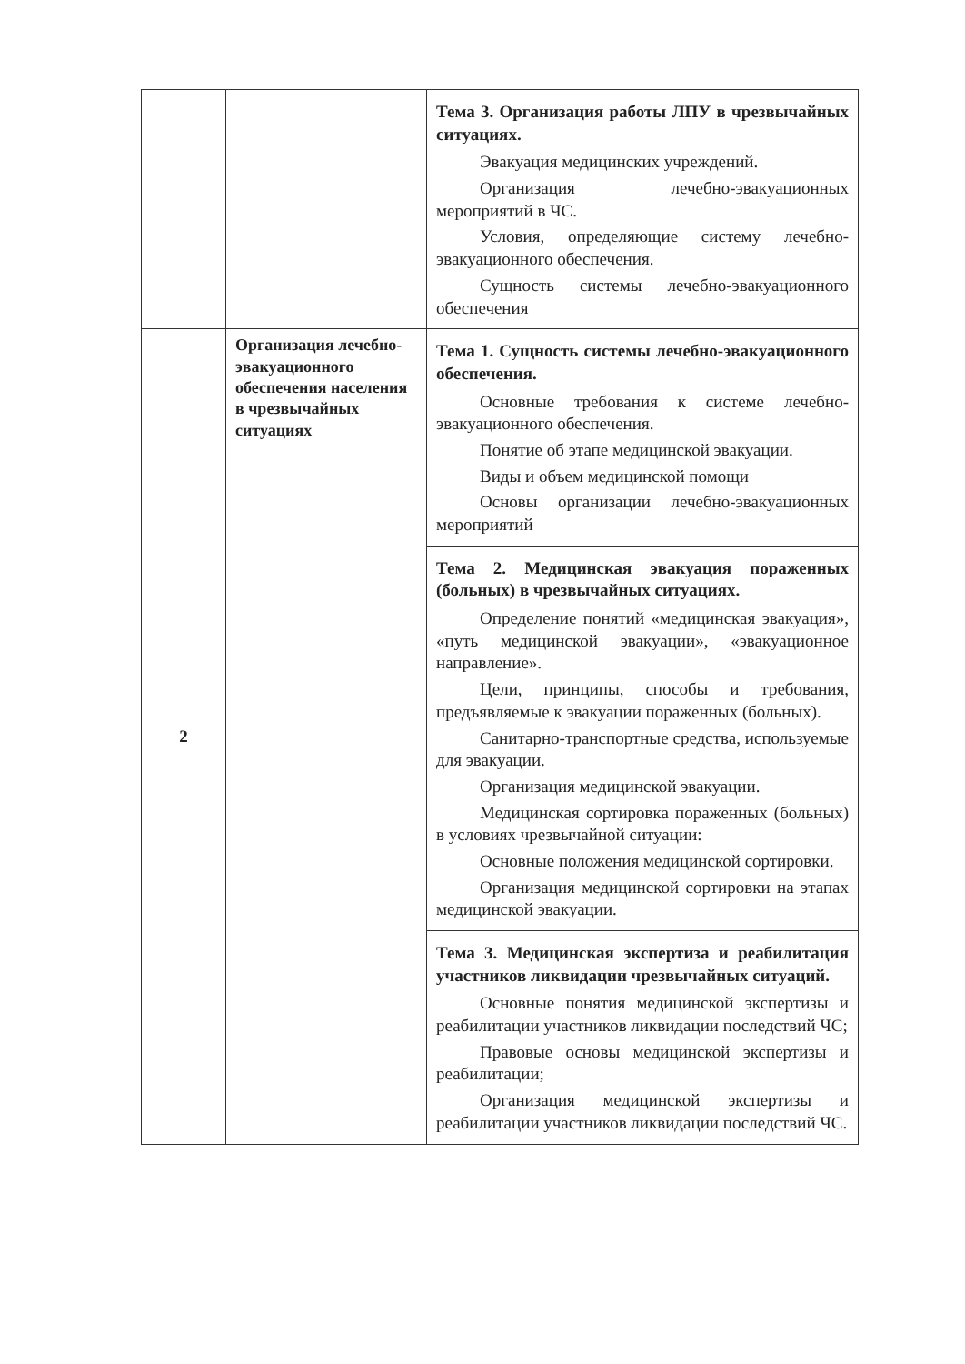| | | Тема 3. Организация работы ЛПУ в чрезвычайных ситуациях. Эвакуация медицинских учреждений. Организация лечебно-эвакуационных мероприятий в ЧС. Условия, определяющие систему лечебно-эвакуационного обеспечения. Сущность системы лечебно-эвакуационного обеспечения |
| 2 | Организация лечебно-эвакуационного обеспечения населения в чрезвычайных ситуациях | Тема 1. Сущность системы лечебно-эвакуационного обеспечения. Основные требования к системе лечебно-эвакуационного обеспечения. Понятие об этапе медицинской эвакуации. Виды и объем медицинской помощи Основы организации лечебно-эвакуационных мероприятий |
| | | Тема 2. Медицинская эвакуация пораженных (больных) в чрезвычайных ситуациях. Определение понятий «медицинская эвакуация», «путь медицинской эвакуации», «эвакуационное направление». Цели, принципы, способы и требования, предъявляемые к эвакуации пораженных (больных). Санитарно-транспортные средства, используемые для эвакуации. Организация медицинской эвакуации. Медицинская сортировка пораженных (больных) в условиях чрезвычайной ситуации: Основные положения медицинской сортировки. Организация медицинской сортировки на этапах медицинской эвакуации. |
| | | Тема 3. Медицинская экспертиза и реабилитация участников ликвидации чрезвычайных ситуаций. Основные понятия медицинской экспертизы и реабилитации участников ликвидации последствий ЧС; Правовые основы медицинской экспертизы и реабилитации; Организация медицинской экспертизы и реабилитации участников ликвидации последствий ЧС. |